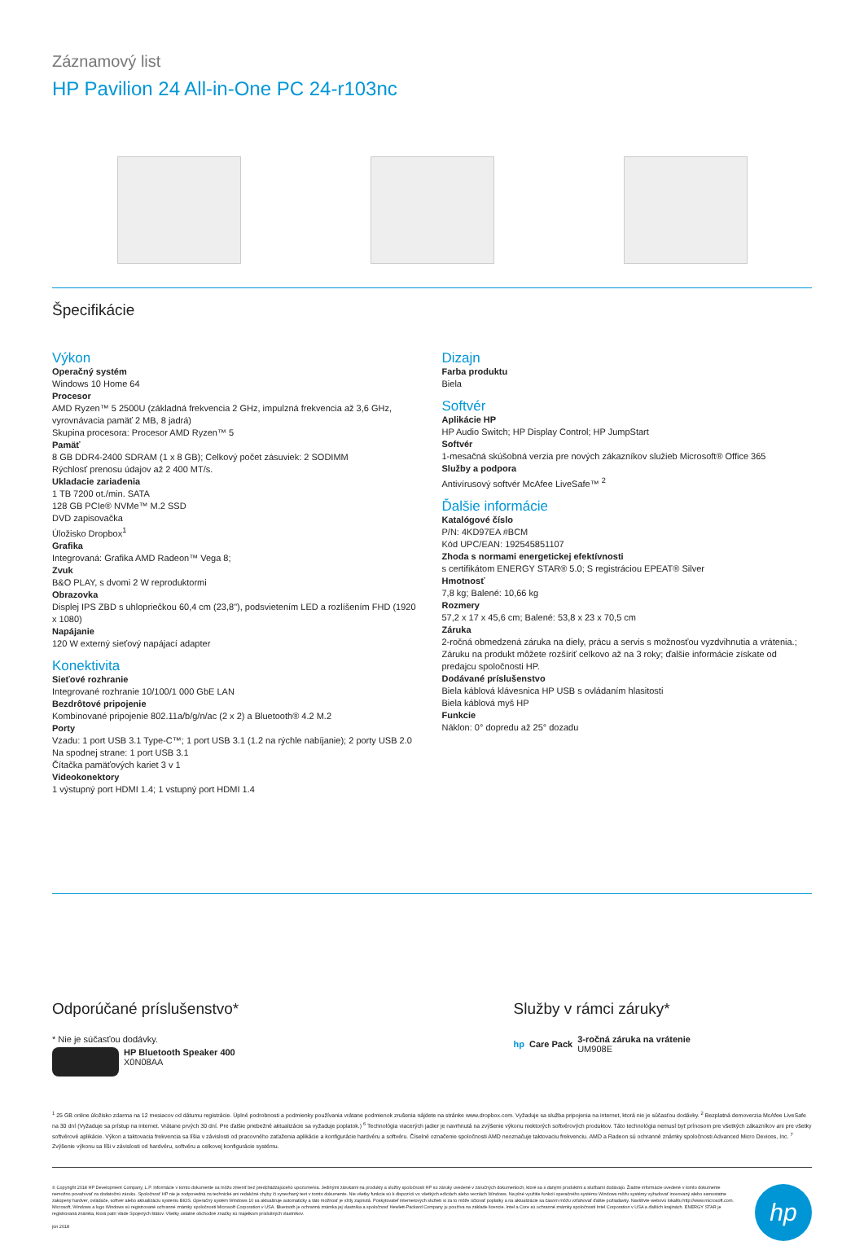Záznamový list
HP Pavilion 24 All-in-One PC 24-r103nc
Špecifikácie
Výkon
Operačný systém
Windows 10 Home 64
Procesor
AMD Ryzen™ 5 2500U (základná frekvencia 2 GHz, impulzná frekvencia až 3,6 GHz, vyrovnávacia pamäť 2 MB, 8 jadrá)
Skupina procesora: Procesor AMD Ryzen™ 5
Pamäť
8 GB DDR4-2400 SDRAM (1 x 8 GB); Celkový počet zásuviek: 2 SODIMM
Rýchlosť prenosu údajov až 2 400 MT/s.
Ukladacie zariadenia
1 TB 7200 ot./min. SATA
128 GB PCIe® NVMe™ M.2 SSD
DVD zapisovačka
Úložisko Dropbox<sup>1</sup>
Grafika
Integrovaná: Grafika AMD Radeon™ Vega 8;
Zvuk
B&O PLAY, s dvomi 2 W reproduktormi
Obrazovka
Displej IPS ZBD s uhlopriečkou 60,4 cm (23,8"), podsvietením LED a rozlíšením FHD (1920 x 1080)
Napájanie
120 W externý sieťový napájací adapter
Konektivita
Sieťové rozhranie
Integrované rozhranie 10/100/1 000 GbE LAN
Bezdrôtové pripojenie
Kombinované pripojenie 802.11a/b/g/n/ac (2 x 2) a Bluetooth® 4.2 M.2
Porty
Vzadu: 1 port USB 3.1 Type-C™; 1 port USB 3.1 (1.2 na rýchle nabíjanie); 2 porty USB 2.0
Na spodnej strane: 1 port USB 3.1
Čítačka pamäťových kariet 3 v 1
Videokonektory
1 výstupný port HDMI 1.4; 1 vstupný port HDMI 1.4
Dizajn
Farba produktu
Biela
Softvér
Aplikácie HP
HP Audio Switch; HP Display Control; HP JumpStart
Softvér
1-mesačná skúšobná verzia pre nových zákazníkov služieb Microsoft® Office 365
Služby a podpora
Antivírusový softvér McAfee LiveSafe™ <sup>2</sup>
Ďalšie informácie
Katalógové číslo
P/N: 4KD97EA #BCM
Kód UPC/EAN: 192545851107
Zhoda s normami energetickej efektívnosti
s certifikátom ENERGY STAR® 5.0; S registráciou EPEAT® Silver
Hmotnosť
7,8 kg; Balené: 10,66 kg
Rozmery
57,2 x 17 x 45,6 cm; Balené: 53,8 x 23 x 70,5 cm
Záruka
2-ročná obmedzená záruka na diely, prácu a servis s možnosťou vyzdvihnutia a vrátenia.; Záruku na produkt môžete rozšíriť celkovo až na 3 roky; ďalšie informácie získate od predajcu spoločnosti HP.
Dodávané príslušenstvo
Biela káblová klávesnica HP USB s ovládaním hlasitosti
Biela káblová myš HP
Funkcie
Náklon: 0° dopredu až 25° dozadu
Odporúčané príslušenstvo*
* Nie je súčasťou dodávky.
HP Bluetooth Speaker 400
X0N08AA
Služby v rámci záruky*
hp Care Pack
3-ročná záruka na vrátenie
UM908E
<sup>1</sup> 25 GB online úložisko zdarma na 12 mesiacov od dátumu registrácie. Úplné podrobnosti a podmienky používania vrátane podmienok zrušenia nájdete na stránke www.dropbox.com. Vyžaduje sa služba pripojenia na internet, ktorá nie je súčasťou dodávky. <sup>2</sup> Bezplatná demoverzia McAfee LiveSafe na 30 dní (Vyžaduje sa prístup na internet. Vrátane prvých 30 dní. Pre ďalšie priebežné aktualizácie sa vyžaduje poplatok.) <sup>6</sup> Technológia viacerých jadier je navrhnutá na zvýšenie výkonu niektorých softvérových produktov. Táto technológia nemusí byť prínosom pre všetkých zákazníkov ani pre všetky softvérové aplikácie. Výkon a taktovacia frekvencia sa líšia v závislosti od pracovného zaťaženia aplikácie a konfigurácie hardvéru a softvéru. Číselné označenie spoločnosti AMD neoznačuje taktovaciu frekvenciu. AMD a Radeon sú ochranné známky spoločnosti Advanced Micro Devices, Inc. <sup>7</sup> Zvýšenie výkonu sa líši v závislosti od hardvéru, softvéru a celkovej konfigurácie systému.
© Copyright 2018 HP Development Company, L.P. Informácie v tomto dokumente sa môžu zmeniť bez predchádzajúceho upozornenia. Jedinými zárukami na produkty a služby spoločnosti HP sú záruky uvedené v záručných dokumentoch, ktoré sa s danými produktmi a službami dodávajú. Žiadne informácie uvedené v tomto dokumente nemožno považovať za dodatočnú záruku. Spoločnosť HP nie je zodpovedná za technické ani redakčné chyby či vynechaný text v tomto dokumente. Nie všetky funkcie sú k dispozícii vo všetkých edíciách alebo verziách Windows. Na plné využitie funkcií operačného systému Windows môžu systémy vyžadovať inovovaný alebo samostatne zakúpený hardvér, ovládače, softvér alebo aktualizáciu systému BIOS. Operačný systém Windows 10 sa aktualizuje automaticky a táto možnosť je vždy zapnutá. Poskytovateľ internetových služieb si za to môže účtovať poplatky a na aktualizácie sa časom môžu vzťahovať ďalšie požiadavky. Navštívte webovú lokalitu http://www.microsoft.com. Microsoft, Windows a logo Windows sú registrované ochranné známky spoločnosti Microsoft Corporation v USA. Bluetooth je ochranná známka jej vlastníka a spoločnosť Hewlett-Packard Company ju používa na základe licencie. Intel a Core sú ochranné známky spoločnosti Intel Corporation v USA a ďalších krajinách. ENERGY STAR je registrovaná známka, ktorá patrí vláde Spojených štátov. Všetky ostatné obchodné značky sú majetkom príslušných vlastníkov.
jún 2018
hp